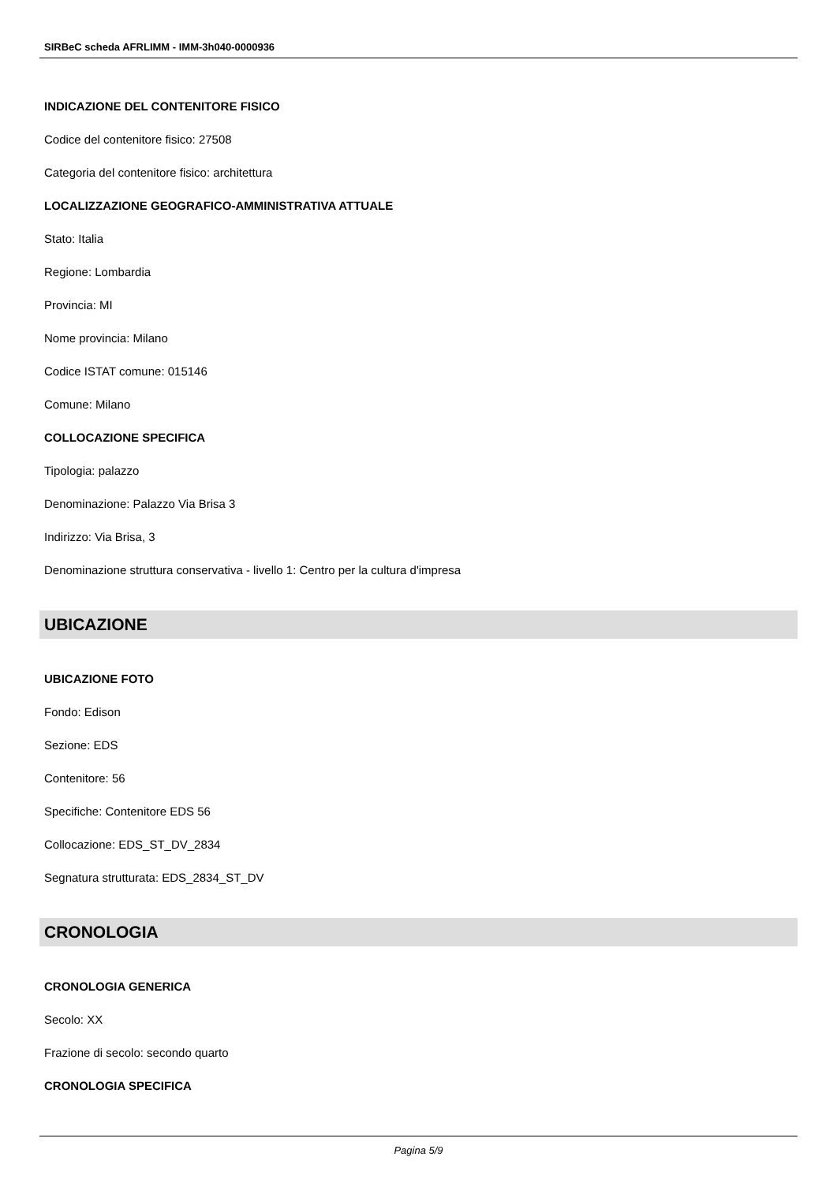SIRBeC scheda AFRLIMM - IMM-3h040-0000936
INDICAZIONE DEL CONTENITORE FISICO
Codice del contenitore fisico: 27508
Categoria del contenitore fisico: architettura
LOCALIZZAZIONE GEOGRAFICO-AMMINISTRATIVA ATTUALE
Stato: Italia
Regione: Lombardia
Provincia: MI
Nome provincia: Milano
Codice ISTAT comune: 015146
Comune: Milano
COLLOCAZIONE SPECIFICA
Tipologia: palazzo
Denominazione: Palazzo Via Brisa 3
Indirizzo: Via Brisa, 3
Denominazione struttura conservativa - livello 1: Centro per la cultura d'impresa
UBICAZIONE
UBICAZIONE FOTO
Fondo: Edison
Sezione: EDS
Contenitore: 56
Specifiche: Contenitore EDS 56
Collocazione: EDS_ST_DV_2834
Segnatura strutturata: EDS_2834_ST_DV
CRONOLOGIA
CRONOLOGIA GENERICA
Secolo: XX
Frazione di secolo: secondo quarto
CRONOLOGIA SPECIFICA
Pagina 5/9